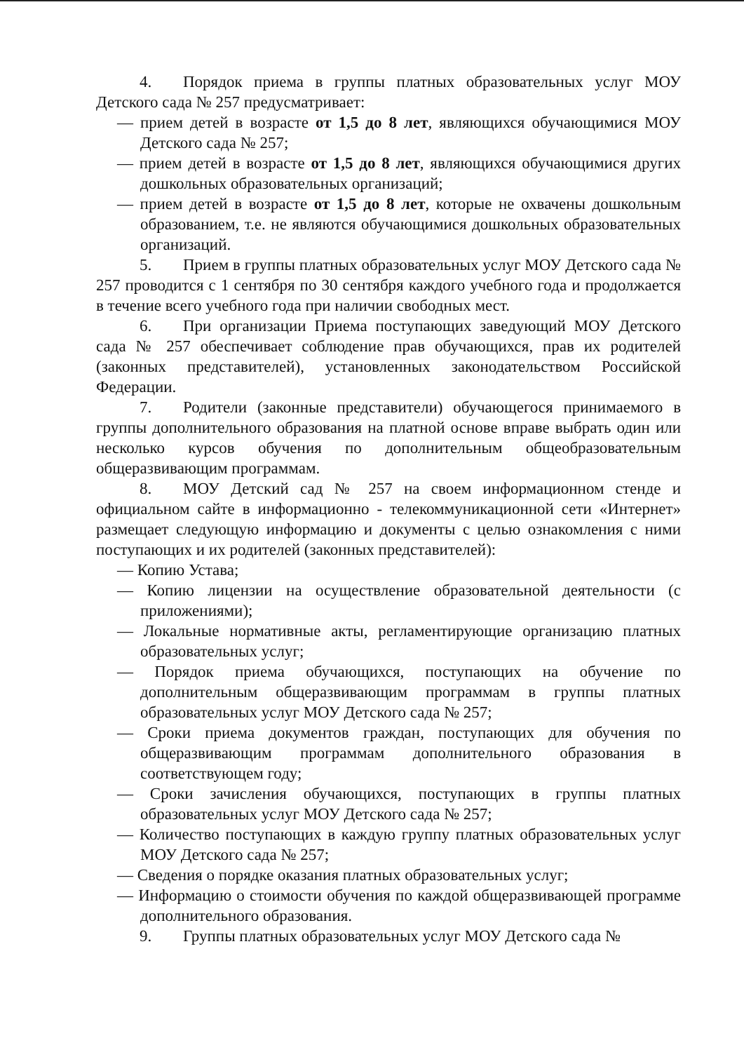4. Порядок приема в группы платных образовательных услуг МОУ Детского сада № 257 предусматривает:
— прием детей в возрасте от 1,5 до 8 лет, являющихся обучающимися МОУ Детского сада № 257;
— прием детей в возрасте от 1,5 до 8 лет, являющихся обучающимися других дошкольных образовательных организаций;
— прием детей в возрасте от 1,5 до 8 лет, которые не охвачены дошкольным образованием, т.е. не являются обучающимися дошкольных образовательных организаций.
5. Прием в группы платных образовательных услуг МОУ Детского сада № 257 проводится с 1 сентября по 30 сентября каждого учебного года и продолжается в течение всего учебного года при наличии свободных мест.
6. При организации Приема поступающих заведующий МОУ Детского сада № 257 обеспечивает соблюдение прав обучающихся, прав их родителей (законных представителей), установленных законодательством Российской Федерации.
7. Родители (законные представители) обучающегося принимаемого в группы дополнительного образования на платной основе вправе выбрать один или несколько курсов обучения по дополнительным общеобразовательным общеразвивающим программам.
8. МОУ Детский сад № 257 на своем информационном стенде и официальном сайте в информационно - телекоммуникационной сети «Интернет» размещает следующую информацию и документы с целью ознакомления с ними поступающих и их родителей (законных представителей):
— Копию Устава;
— Копию лицензии на осуществление образовательной деятельности (с приложениями);
— Локальные нормативные акты, регламентирующие организацию платных образовательных услуг;
— Порядок приема обучающихся, поступающих на обучение по дополнительным общеразвивающим программам в группы платных образовательных услуг МОУ Детского сада № 257;
— Сроки приема документов граждан, поступающих для обучения по общеразвивающим программам дополнительного образования в соответствующем году;
— Сроки зачисления обучающихся, поступающих в группы платных образовательных услуг МОУ Детского сада № 257;
— Количество поступающих в каждую группу платных образовательных услуг МОУ Детского сада № 257;
— Сведения о порядке оказания платных образовательных услуг;
— Информацию о стоимости обучения по каждой общеразвивающей программе дополнительного образования.
9. Группы платных образовательных услуг МОУ Детского сада №